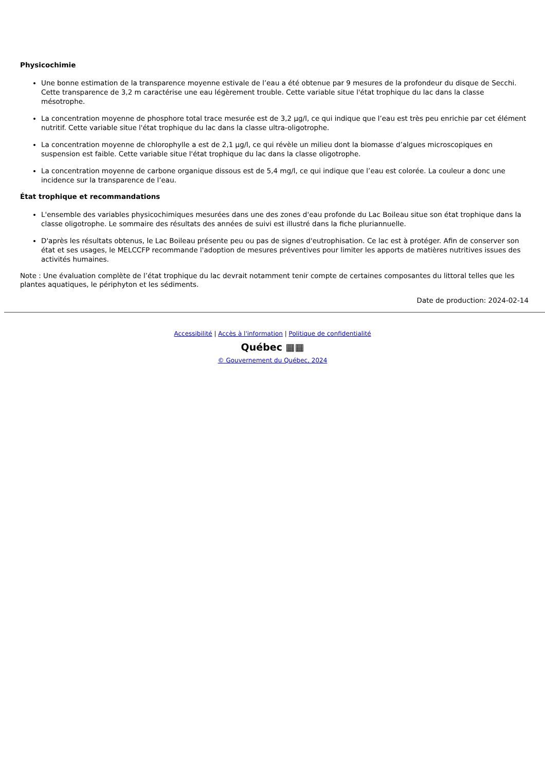Physicochimie
Une bonne estimation de la transparence moyenne estivale de l’eau a été obtenue par 9 mesures de la profondeur du disque de Secchi. Cette transparence de 3,2 m caractérise une eau légèrement trouble. Cette variable situe l'état trophique du lac dans la classe mésotrophe.
La concentration moyenne de phosphore total trace mesurée est de 3,2 µg/l, ce qui indique que l’eau est très peu enrichie par cet élément nutritif. Cette variable situe l'état trophique du lac dans la classe ultra-oligotrophe.
La concentration moyenne de chlorophylle a est de 2,1 µg/l, ce qui révèle un milieu dont la biomasse d’algues microscopiques en suspension est faible. Cette variable situe l'état trophique du lac dans la classe oligotrophe.
La concentration moyenne de carbone organique dissous est de 5,4 mg/l, ce qui indique que l’eau est colorée. La couleur a donc une incidence sur la transparence de l’eau.
État trophique et recommandations
L'ensemble des variables physicochimiques mesurées dans une des zones d'eau profonde du Lac Boileau situe son état trophique dans la classe oligotrophe. Le sommaire des résultats des années de suivi est illustré dans la fiche pluriannuelle.
D'après les résultats obtenus, le Lac Boileau présente peu ou pas de signes d'eutrophisation. Ce lac est à protéger. Afin de conserver son état et ses usages, le MELCCFP recommande l'adoption de mesures préventives pour limiter les apports de matières nutritives issues des activités humaines.
Note : Une évaluation complète de l’état trophique du lac devrait notamment tenir compte de certaines composantes du littoral telles que les plantes aquatiques, le périphyton et les sédiments.
Date de production: 2024-02-14
Accessibilité | Accès à l'information | Politique de confidentialité
Québec ▦▦
© Gouvernement du Québec, 2024